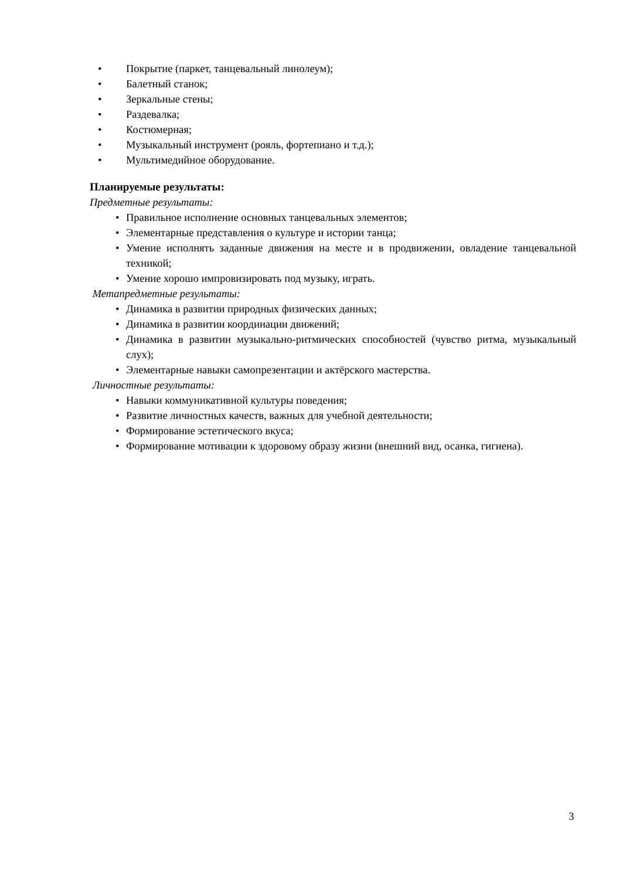• Покрытие (паркет, танцевальный линолеум);
• Балетный станок;
• Зеркальные стены;
• Раздевалка;
• Костюмерная;
• Музыкальный инструмент (рояль, фортепиано и т.д.);
• Мультимедийное оборудование.
Планируемые результаты:
Предметные результаты:
• Правильное исполнение основных танцевальных элементов;
• Элементарные представления о культуре и истории танца;
• Умение исполнять заданные движения на месте и в продвижении, овладение танцевальной техникой;
• Умение хорошо импровизировать под музыку, играть.
Метапредметные результаты:
• Динамика в развитии природных физических данных;
• Динамика в развитии координации движений;
• Динамика в развитии музыкально-ритмических способностей (чувство ритма, музыкальный слух);
• Элементарные навыки самопрезентации и актёрского мастерства.
Личностные результаты:
• Навыки коммуникативной культуры поведения;
• Развитие личностных качеств, важных для учебной деятельности;
• Формирование эстетического вкуса;
• Формирование мотивации к здоровому образу жизни (внешний вид, осанка, гигиена).
3